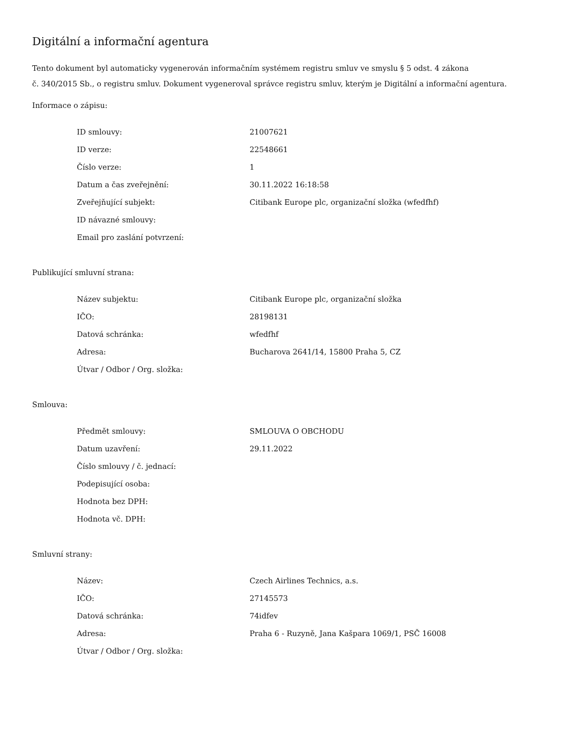Digitální a informační agentura
Tento dokument byl automaticky vygenerován informačním systémem registru smluv ve smyslu § 5 odst. 4 zákona
č. 340/2015 Sb., o registru smluv. Dokument vygeneroval správce registru smluv, kterým je Digitální a informační agentura.
Informace o zápisu:
| ID smlouvy: | 21007621 |
| ID verze: | 22548661 |
| Číslo verze: | 1 |
| Datum a čas zveřejnění: | 30.11.2022 16:18:58 |
| Zveřejňující subjekt: | Citibank Europe plc, organizační složka (wfedfhf) |
| ID návazné smlouvy: | |
| Email pro zaslání potvrzení: | |
Publikující smluvní strana:
| Název subjektu: | Citibank Europe plc, organizační složka |
| IČO: | 28198131 |
| Datová schránka: | wfedfhf |
| Adresa: | Bucharova 2641/14, 15800 Praha 5, CZ |
| Útvar / Odbor / Org. složka: | |
Smlouva:
| Předmět smlouvy: | SMLOUVA O OBCHODU |
| Datum uzavření: | 29.11.2022 |
| Číslo smlouvy / č. jednací: | |
| Podepisující osoba: | |
| Hodnota bez DPH: | |
| Hodnota vč. DPH: | |
Smluvní strany:
| Název: | Czech Airlines Technics, a.s. |
| IČO: | 27145573 |
| Datová schránka: | 74idfev |
| Adresa: | Praha 6 - Ruzyně, Jana Kašpara 1069/1, PSČ 16008 |
| Útvar / Odbor / Org. složka: | |